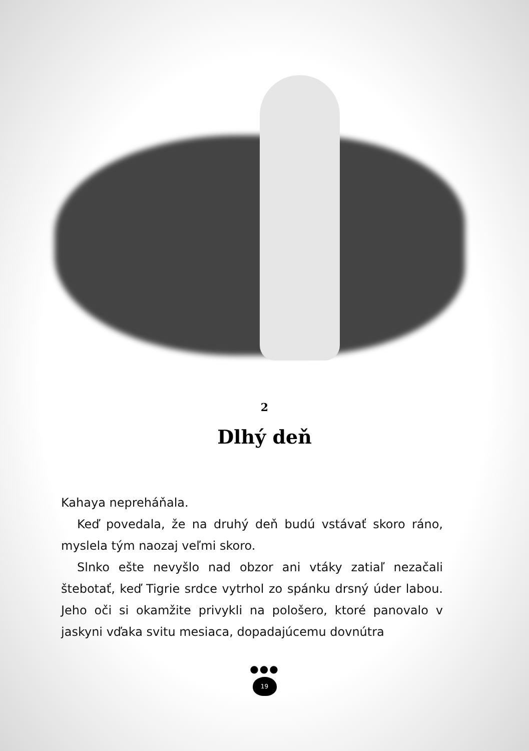2
Dlhý deň
Kahaya nepreháňala.
Keď povedala, že na druhý deň budú vstávať skoro ráno, myslela tým naozaj veľmi skoro.
Slnko ešte nevyšlo nad obzor ani vtáky zatiaľ nezačali štebotať, keď Tigrie srdce vytrhol zo spánku drsný úder labou. Jeho oči si okamžite privykli na pološero, ktoré panovalo v jaskyni vďaka svitu mesiaca, dopadajúcemu dovnútra
●●●
19